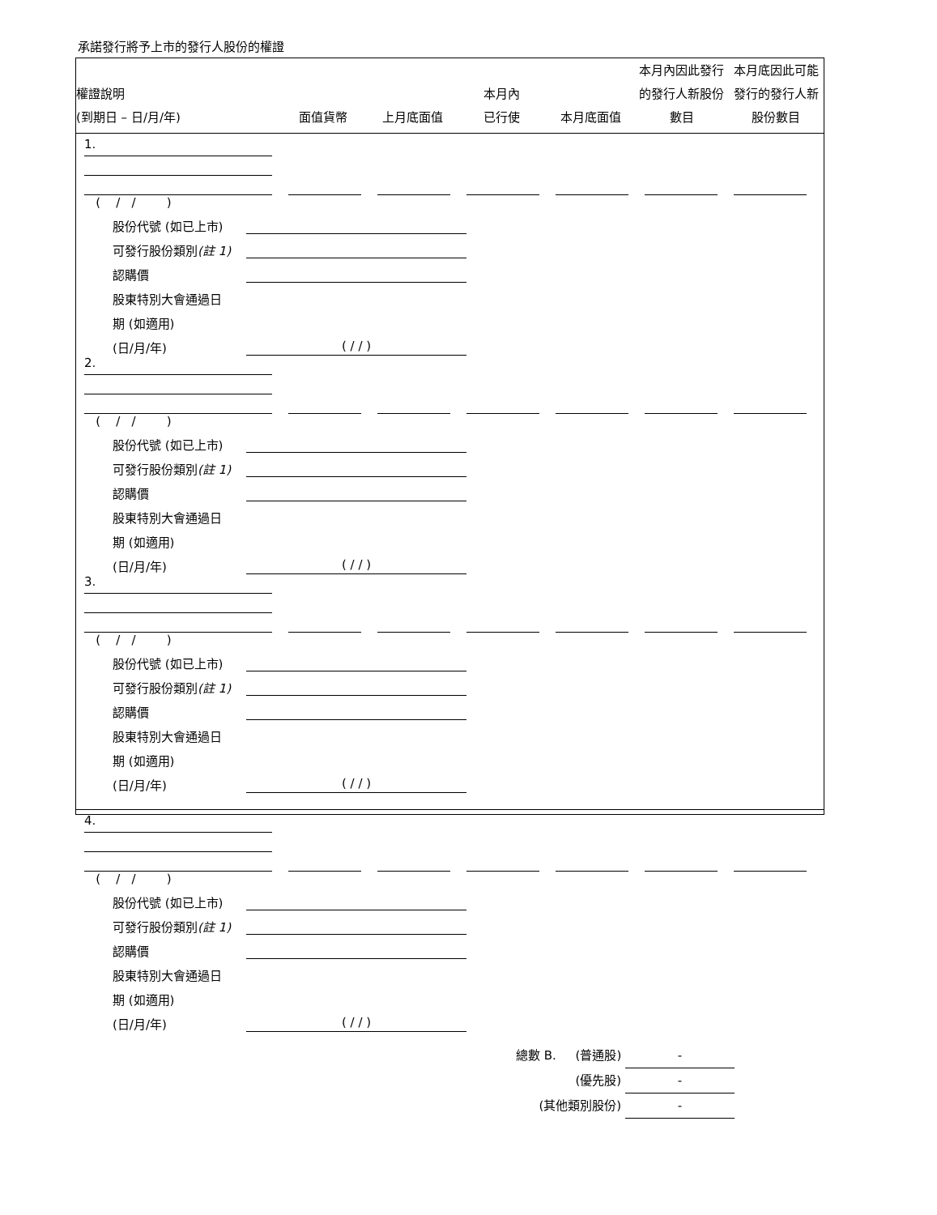承諾發行將予上市的發行人股份的權證
權證說明
(到期日 – 日/月/年)
面值貨幣
上月底面值
本月內
已行使
本月底面值
本月內因此發行的發行人新股份數目
本月底因此可能發行的發行人新股份數目
1.
( / / )
股份代號 (如已上市)
可發行股份類別(註 1)
認購價
股東特別大會通過日
期 (如適用)
(日/月/年)
( / / )
2.
( / / )
股份代號 (如已上市)
可發行股份類別(註 1)
認購價
股東特別大會通過日
期 (如適用)
(日/月/年)
( / / )
3.
( / / )
股份代號 (如已上市)
可發行股份類別(註 1)
認購價
股東特別大會通過日
期 (如適用)
(日/月/年)
( / / )
4.
( / / )
股份代號 (如已上市)
可發行股份類別(註 1)
認購價
股東特別大會通過日
期 (如適用)
(日/月/年)
( / / )
總數 B. (普通股) -
(優先股) -
(其他類別股份) -